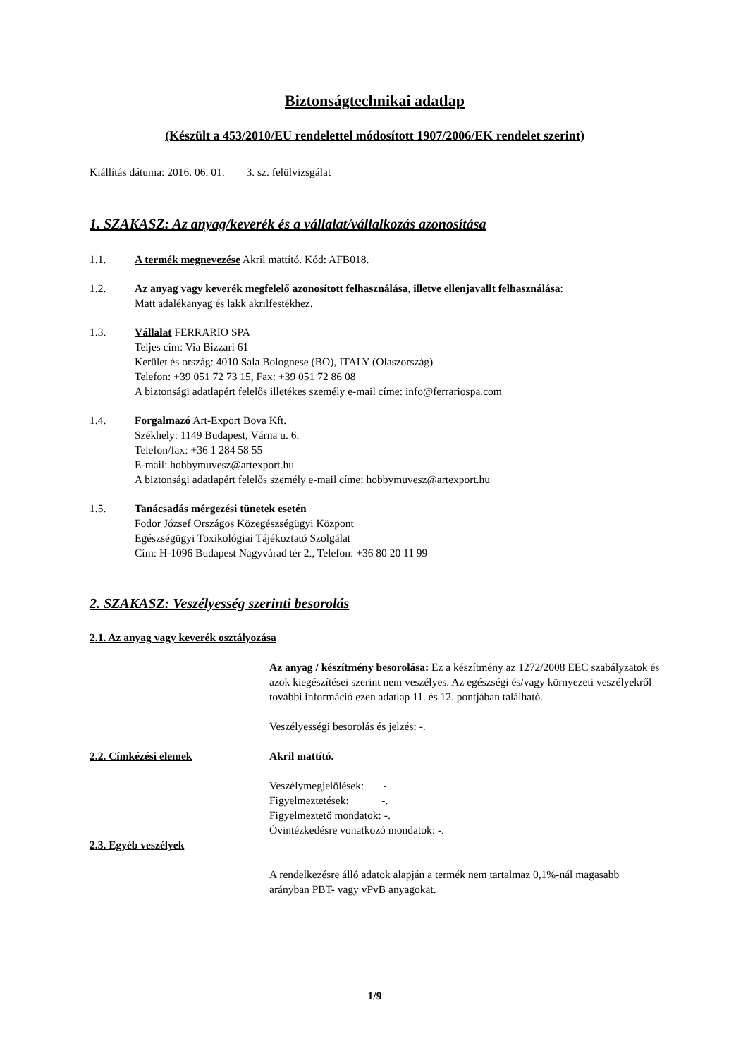Biztonságtechnikai adatlap
(Készült a 453/2010/EU rendelettel módosított 1907/2006/EK rendelet szerint)
Kiállítás dátuma: 2016. 06. 01. 3. sz. felülvizsgálat
1. SZAKASZ: Az anyag/keverék és a vállalat/vállalkozás azonosítása
1.1. A termék megnevezése Akril mattító. Kód: AFB018.
1.2. Az anyag vagy keverék megfelelő azonosított felhasználása, illetve ellenjavallt felhasználása:
Matt adalékanyag és lakk akrilfestékhez.
1.3. Vállalat FERRARIO SPA
Teljes cím: Via Bizzari 61
Kerület és ország: 4010 Sala Bolognese (BO), ITALY (Olaszország)
Telefon: +39 051 72 73 15, Fax: +39 051 72 86 08
A biztonsági adatlapért felelős illetékes személy e-mail címe: info@ferrariospa.com
1.4. Forgalmazó Art-Export Bova Kft.
Székhely: 1149 Budapest, Várna u. 6.
Telefon/fax: +36 1 284 58 55
E-mail: hobbymuvesz@artexport.hu
A biztonsági adatlapért felelős személy e-mail címe: hobbymuvesz@artexport.hu
1.5. Tanácsadás mérgezési tünetek esetén
Fodor József Országos Közegészségügyi Központ
Egészségügyi Toxikológiai Tájékoztató Szolgálat
Cím: H-1096 Budapest Nagyvárad tér 2., Telefon: +36 80 20 11 99
2. SZAKASZ: Veszélyesség szerinti besorolás
2.1. Az anyag vagy keverék osztályozása
Az anyag / készítmény besorolása: Ez a készítmény az 1272/2008 EEC szabályzatok és azok kiegészítései szerint nem veszélyes. Az egészségi és/vagy környezeti veszélyekről további információ ezen adatlap 11. és 12. pontjában található.
Veszélyességi besorolás és jelzés: -.
2.2. Címkézési elemek Akril mattító.
Veszélymegjelölések: -.
Figyelmeztetések: -.
Figyelmeztető mondatok: -.
Óvintézkedésre vonatkozó mondatok: -.
2.3. Egyéb veszélyek
A rendelkezésre álló adatok alapján a termék nem tartalmaz 0,1%-nál magasabb arányban PBT- vagy vPvB anyagokat.
1/9